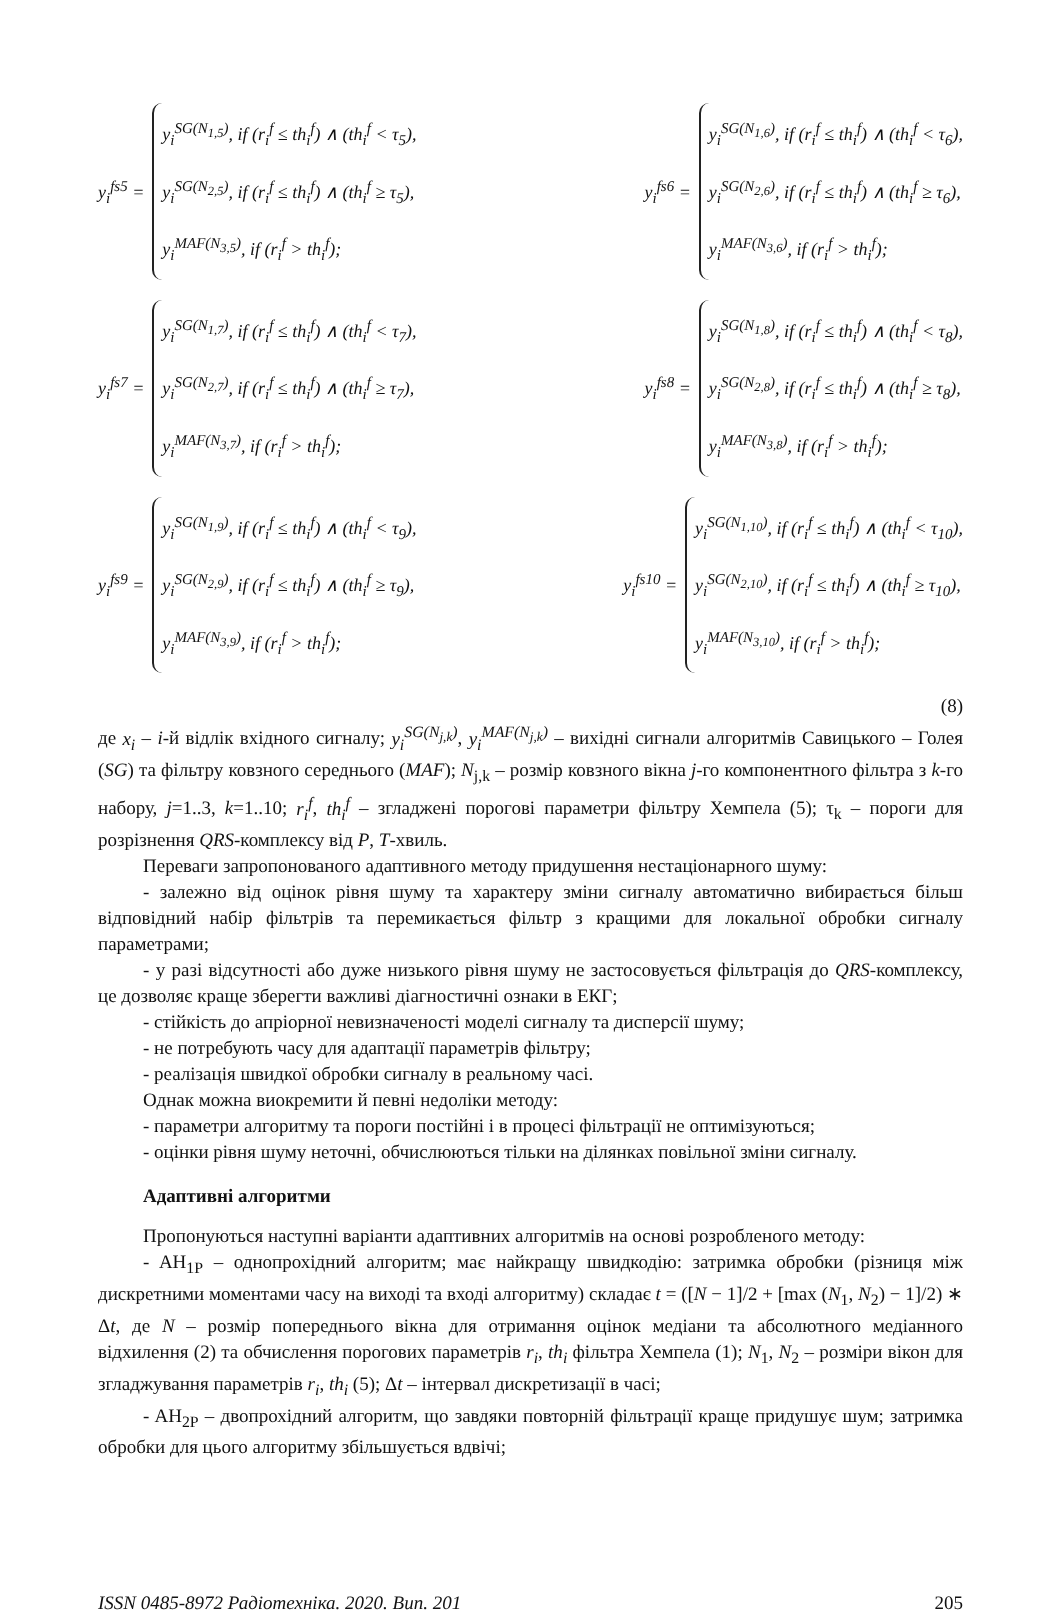y<sub>i</sub><sup>fs5</sup> =
y<sub>i</sub><sup>SG(N<sub>1,5</sub>)</sup>, if (r<sub>i</sub><sup>f</sup> ≤ th<sub>i</sub><sup>f</sup>) ∧ (th<sub>i</sub><sup>f</sup> < τ<sub>5</sub>),
y<sub>i</sub><sup>SG(N<sub>2,5</sub>)</sup>, if (r<sub>i</sub><sup>f</sup> ≤ th<sub>i</sub><sup>f</sup>) ∧ (th<sub>i</sub><sup>f</sup> ≥ τ<sub>5</sub>),
y<sub>i</sub><sup>MAF(N<sub>3,5</sub>)</sup>, if (r<sub>i</sub><sup>f</sup> > th<sub>i</sub><sup>f</sup>);
y<sub>i</sub><sup>fs6</sup> =
y<sub>i</sub><sup>SG(N<sub>1,6</sub>)</sup>, if (r<sub>i</sub><sup>f</sup> ≤ th<sub>i</sub><sup>f</sup>) ∧ (th<sub>i</sub><sup>f</sup> < τ<sub>6</sub>),
y<sub>i</sub><sup>SG(N<sub>2,6</sub>)</sup>, if (r<sub>i</sub><sup>f</sup> ≤ th<sub>i</sub><sup>f</sup>) ∧ (th<sub>i</sub><sup>f</sup> ≥ τ<sub>6</sub>),
y<sub>i</sub><sup>MAF(N<sub>3,6</sub>)</sup>, if (r<sub>i</sub><sup>f</sup> > th<sub>i</sub><sup>f</sup>);
y<sub>i</sub><sup>fs7</sup> =
y<sub>i</sub><sup>SG(N<sub>1,7</sub>)</sup>, if (r<sub>i</sub><sup>f</sup> ≤ th<sub>i</sub><sup>f</sup>) ∧ (th<sub>i</sub><sup>f</sup> < τ<sub>7</sub>),
y<sub>i</sub><sup>SG(N<sub>2,7</sub>)</sup>, if (r<sub>i</sub><sup>f</sup> ≤ th<sub>i</sub><sup>f</sup>) ∧ (th<sub>i</sub><sup>f</sup> ≥ τ<sub>7</sub>),
y<sub>i</sub><sup>MAF(N<sub>3,7</sub>)</sup>, if (r<sub>i</sub><sup>f</sup> > th<sub>i</sub><sup>f</sup>);
y<sub>i</sub><sup>fs8</sup> =
y<sub>i</sub><sup>SG(N<sub>1,8</sub>)</sup>, if (r<sub>i</sub><sup>f</sup> ≤ th<sub>i</sub><sup>f</sup>) ∧ (th<sub>i</sub><sup>f</sup> < τ<sub>8</sub>),
y<sub>i</sub><sup>SG(N<sub>2,8</sub>)</sup>, if (r<sub>i</sub><sup>f</sup> ≤ th<sub>i</sub><sup>f</sup>) ∧ (th<sub>i</sub><sup>f</sup> ≥ τ<sub>8</sub>),
y<sub>i</sub><sup>MAF(N<sub>3,8</sub>)</sup>, if (r<sub>i</sub><sup>f</sup> > th<sub>i</sub><sup>f</sup>);
y<sub>i</sub><sup>fs9</sup> =
y<sub>i</sub><sup>SG(N<sub>1,9</sub>)</sup>, if (r<sub>i</sub><sup>f</sup> ≤ th<sub>i</sub><sup>f</sup>) ∧ (th<sub>i</sub><sup>f</sup> < τ<sub>9</sub>),
y<sub>i</sub><sup>SG(N<sub>2,9</sub>)</sup>, if (r<sub>i</sub><sup>f</sup> ≤ th<sub>i</sub><sup>f</sup>) ∧ (th<sub>i</sub><sup>f</sup> ≥ τ<sub>9</sub>),
y<sub>i</sub><sup>MAF(N<sub>3,9</sub>)</sup>, if (r<sub>i</sub><sup>f</sup> > th<sub>i</sub><sup>f</sup>);
y<sub>i</sub><sup>fs10</sup> =
y<sub>i</sub><sup>SG(N<sub>1,10</sub>)</sup>, if (r<sub>i</sub><sup>f</sup> ≤ th<sub>i</sub><sup>f</sup>) ∧ (th<sub>i</sub><sup>f</sup> < τ<sub>10</sub>),
y<sub>i</sub><sup>SG(N<sub>2,10</sub>)</sup>, if (r<sub>i</sub><sup>f</sup> ≤ th<sub>i</sub><sup>f</sup>) ∧ (th<sub>i</sub><sup>f</sup> ≥ τ<sub>10</sub>),
y<sub>i</sub><sup>MAF(N<sub>3,10</sub>)</sup>, if (r<sub>i</sub><sup>f</sup> > th<sub>i</sub><sup>f</sup>);
(8)
де x<sub>i</sub> – i-й відлік вхідного сигналу; y<sub>i</sub><sup>SG(N<sub>j,k</sub>)</sup>, y<sub>i</sub><sup>MAF(N<sub>j,k</sub>)</sup> – вихідні сигнали алгоритмів Савицького – Голея (SG) та фільтру ковзного середнього (MAF); N<sub>j,k</sub> – розмір ковзного вікна j-го компонентного фільтра з k-го набору, j=1..3, k=1..10; r<sub>i</sub><sup>f</sup>, th<sub>i</sub><sup>f</sup> – згладжені порогові параметри фільтру Хемпела (5); τ<sub>k</sub> – пороги для розрізнення QRS-комплексу від P, T-хвиль.
Переваги запропонованого адаптивного методу придушення нестаціонарного шуму:
- залежно від оцінок рівня шуму та характеру зміни сигналу автоматично вибирається більш відповідний набір фільтрів та перемикається фільтр з кращими для локальної обробки сигналу параметрами;
- у разі відсутності або дуже низького рівня шуму не застосовується фільтрація до QRS-комплексу, це дозволяє краще зберегти важливі діагностичні ознаки в ЕКГ;
- стійкість до апріорної невизначеності моделі сигналу та дисперсії шуму;
- не потребують часу для адаптації параметрів фільтру;
- реалізація швидкої обробки сигналу в реальному часі.
Однак можна виокремити й певні недоліки методу:
- параметри алгоритму та пороги постійні і в процесі фільтрації не оптимізуються;
- оцінки рівня шуму неточні, обчислюються тільки на ділянках повільної зміни сигналу.
Адаптивні алгоритми
Пропонуються наступні варіанти адаптивних алгоритмів на основі розробленого методу:
- AH<sub>1P</sub> – однопрохідний алгоритм; має найкращу швидкодію: затримка обробки (різниця між дискретними моментами часу на виході та вході алгоритму) складає t = ([N − 1]/2 + [max (N<sub>1</sub>, N<sub>2</sub>) − 1]/2) ∗ Δt, де N – розмір попереднього вікна для отримання оцінок медіани та абсолютного медіанного відхилення (2) та обчислення порогових параметрів r<sub>i</sub>, th<sub>i</sub> фільтра Хемпела (1); N<sub>1</sub>, N<sub>2</sub> – розміри вікон для згладжування параметрів r<sub>i</sub>, th<sub>i</sub> (5); Δt – інтервал дискретизації в часі;
- AH<sub>2P</sub> – двопрохідний алгоритм, що завдяки повторній фільтрації краще придушує шум; затримка обробки для цього алгоритму збільшується вдвічі;
ISSN 0485-8972 Радіотехніка. 2020. Вип. 201 205